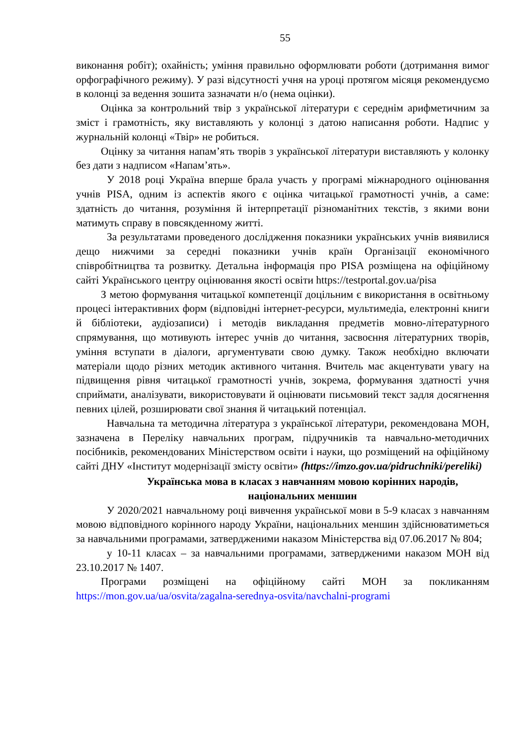55
виконання робіт); охайність; уміння правильно оформлювати роботи (дотримання вимог орфографічного режиму). У разі відсутності учня на уроці протягом місяця рекомендуємо в колонці за ведення зошита зазначати н/о (нема оцінки).
Оцінка за контрольний твір з української літератури є середнім арифметичним за зміст і грамотність, яку виставляють у колонці з датою написання роботи. Надпис у журнальній колонці «Твір» не робиться.
Оцінку за читання напам’ять творів з української літератури виставляють у колонку без дати з надписом «Напам’ять».
У 2018 році Україна вперше брала участь у програмі міжнародного оцінювання учнів PISA, одним із аспектів якого є оцінка читацької грамотності учнів, а саме: здатність до читання, розуміння й інтерпретації різноманітних текстів, з якими вони матимуть справу в повсякденному житті.
За результатами проведеного дослідження показники українських учнів виявилися дещо нижчими за середні показники учнів країн Організації економічного співробітництва та розвитку. Детальна інформація про PISA розміщена на офіційному сайті Українського центру оцінювання якості освіти https://testportal.gov.ua/pisa
З метою формування читацької компетенції доцільним є використання в освітньому процесі інтерактивних форм (відповідні інтернет-ресурси, мультимедіа, електронні книги й бібліотеки, аудіозаписи) і методів викладання предметів мовно-літературного спрямування, що мотивують інтерес учнів до читання, засвоєння літературних творів, уміння вступати в діалоги, аргументувати свою думку. Також необхідно включати матеріали щодо різних методик активного читання. Вчитель має акцентувати увагу на підвищення рівня читацької грамотності учнів, зокрема, формування здатності учня сприймати, аналізувати, використовувати й оцінювати письмовий текст задля досягнення певних цілей, розширювати свої знання й читацький потенціал.
Навчальна та методична література з української літератури, рекомендована МОН, зазначена в Переліку навчальних програм, підручників та навчально-методичних посібників, рекомендованих Міністерством освіти і науки, що розміщений на офіційному сайті ДНУ «Інститут модернізації змісту освіти» (https://imzo.gov.ua/pidruchniki/pereliki)
Українська мова в класах з навчанням мовою корінних народів, національних меншин
У 2020/2021 навчальному році вивчення української мови в 5-9 класах з навчанням мовою відповідного корінного народу України, національних меншин здійснюватиметься за навчальними програмами, затвердженими наказом Міністерства від 07.06.2017 № 804;
у 10-11 класах – за навчальними програмами, затвердженими наказом МОН від 23.10.2017 № 1407.
Програми розміщені на офіційному сайті МОН за покликанням https://mon.gov.ua/ua/osvita/zagalna-serednya-osvita/navchalni-programi